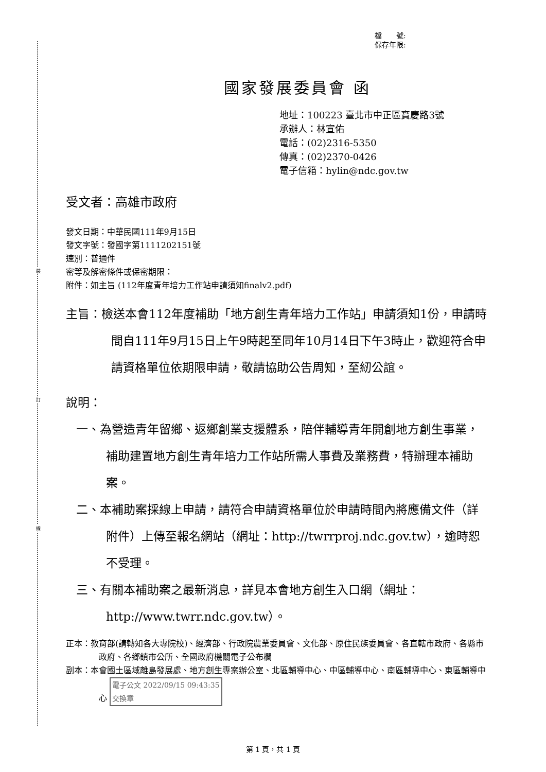裝
訂
線
檔　　號:
保存年限:
國家發展委員會 函
地址：100223 臺北市中正區寶慶路3號
承辦人：林宣佑
電話：(02)2316-5350
傳真：(02)2370-0426
電子信箱：hylin@ndc.gov.tw
受文者：高雄市政府
發文日期：中華民國111年9月15日
發文字號：發國字第1111202151號
速別：普通件
密等及解密條件或保密期限：
附件：如主旨 (112年度青年培力工作站申請須知finalv2.pdf)
主旨：檢送本會112年度補助「地方創生青年培力工作站」申請須知1份，申請時間自111年9月15日上午9時起至同年10月14日下午3時止，歡迎符合申請資格單位依期限申請，敬請協助公告周知，至紉公誼。
說明：
一、為營造青年留鄉、返鄉創業支援體系，陪伴輔導青年開創地方創生事業，補助建置地方創生青年培力工作站所需人事費及業務費，特辦理本補助案。
二、本補助案採線上申請，請符合申請資格單位於申請時間內將應備文件（詳附件）上傳至報名網站（網址：http://twrrproj.ndc.gov.tw），逾時恕不受理。
三、有關本補助案之最新消息，詳見本會地方創生入口網（網址：http://www.twrr.ndc.gov.tw）。
正本：教育部(請轉知各大專院校)、經濟部、行政院農業委員會、文化部、原住民族委員會、各直轄市政府、各縣市政府、各鄉鎮市公所、全國政府機關電子公布欄
副本：本會國土區域離島發展處、地方創生專案辦公室、北區輔導中心、中區輔導中心、南區輔導中心、東區輔導中心 電子公文 2022/09/15 09:43:35
交換章
第 1 頁，共 1 頁